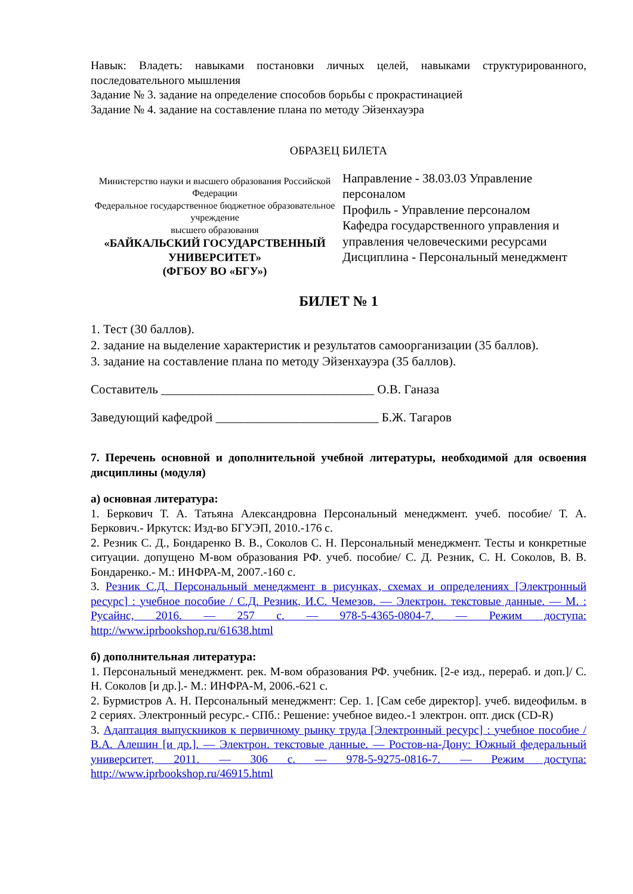Навык: Владеть: навыками постановки личных целей, навыками структурированного, последовательного мышления
Задание № 3. задание на определение способов борьбы с прокрастинацией
Задание № 4. задание на составление плана по методу Эйзенхауэра
ОБРАЗЕЦ БИЛЕТА
| Министерство науки и высшего образования Российской Федерации Федеральное государственное бюджетное образовательное учреждение высшего образования «БАЙКАЛЬСКИЙ ГОСУДАРСТВЕННЫЙ УНИВЕРСИТЕТ» (ФГБОУ ВО «БГУ») | Направление - 38.03.03 Управление персоналом Профиль - Управление персоналом Кафедра государственного управления и управления человеческими ресурсами Дисциплина - Персональный менеджмент |
БИЛЕТ № 1
1. Тест (30 баллов).
2. задание на выделение характеристик и результатов самоорганизации (35 баллов).
3. задание на составление плана по методу Эйзенхауэра (35 баллов).
Составитель __________________________________ О.В. Ганаза
Заведующий кафедрой __________________________ Б.Ж. Тагаров
7. Перечень основной и дополнительной учебной литературы, необходимой для освоения дисциплины (модуля)
а) основная литература:
1. Беркович Т. А. Татьяна Александровна Персональный менеджмент. учеб. пособие/ Т. А. Беркович.- Иркутск: Изд-во БГУЭП, 2010.-176 с.
2. Резник С. Д., Бондаренко В. В., Соколов С. Н. Персональный менеджмент. Тесты и конкретные ситуации. допущено М-вом образования РФ. учеб. пособие/ С. Д. Резник, С. Н. Соколов, В. В. Бондаренко.- М.: ИНФРА-М, 2007.-160 с.
3. Резник С.Д. Персональный менеджмент в рисунках, схемах и определениях [Электронный ресурс] : учебное пособие / С.Д. Резник, И.С. Чемезов. — Электрон. текстовые данные. — М. : Русайнс, 2016. — 257 c. — 978-5-4365-0804-7. — Режим доступа: http://www.iprbookshop.ru/61638.html
б) дополнительная литература:
1. Персональный менеджмент. рек. М-вом образования РФ. учебник. [2-е изд., перераб. и доп.]/ С. Н. Соколов [и др.].- М.: ИНФРА-М, 2006.-621 с.
2. Бурмистров А. Н. Персональный менеджмент: Сер. 1. [Сам себе директор]. учеб. видеофильм. в 2 сериях. Электронный ресурс.- СПб.: Решение: учебное видео.-1 электрон. опт. диск (CD-R)
3. Адаптация выпускников к первичному рынку труда [Электронный ресурс] : учебное пособие / В.А. Алешин [и др.]. — Электрон. текстовые данные. — Ростов-на-Дону: Южный федеральный университет, 2011. — 306 c. — 978-5-9275-0816-7. — Режим доступа: http://www.iprbookshop.ru/46915.html